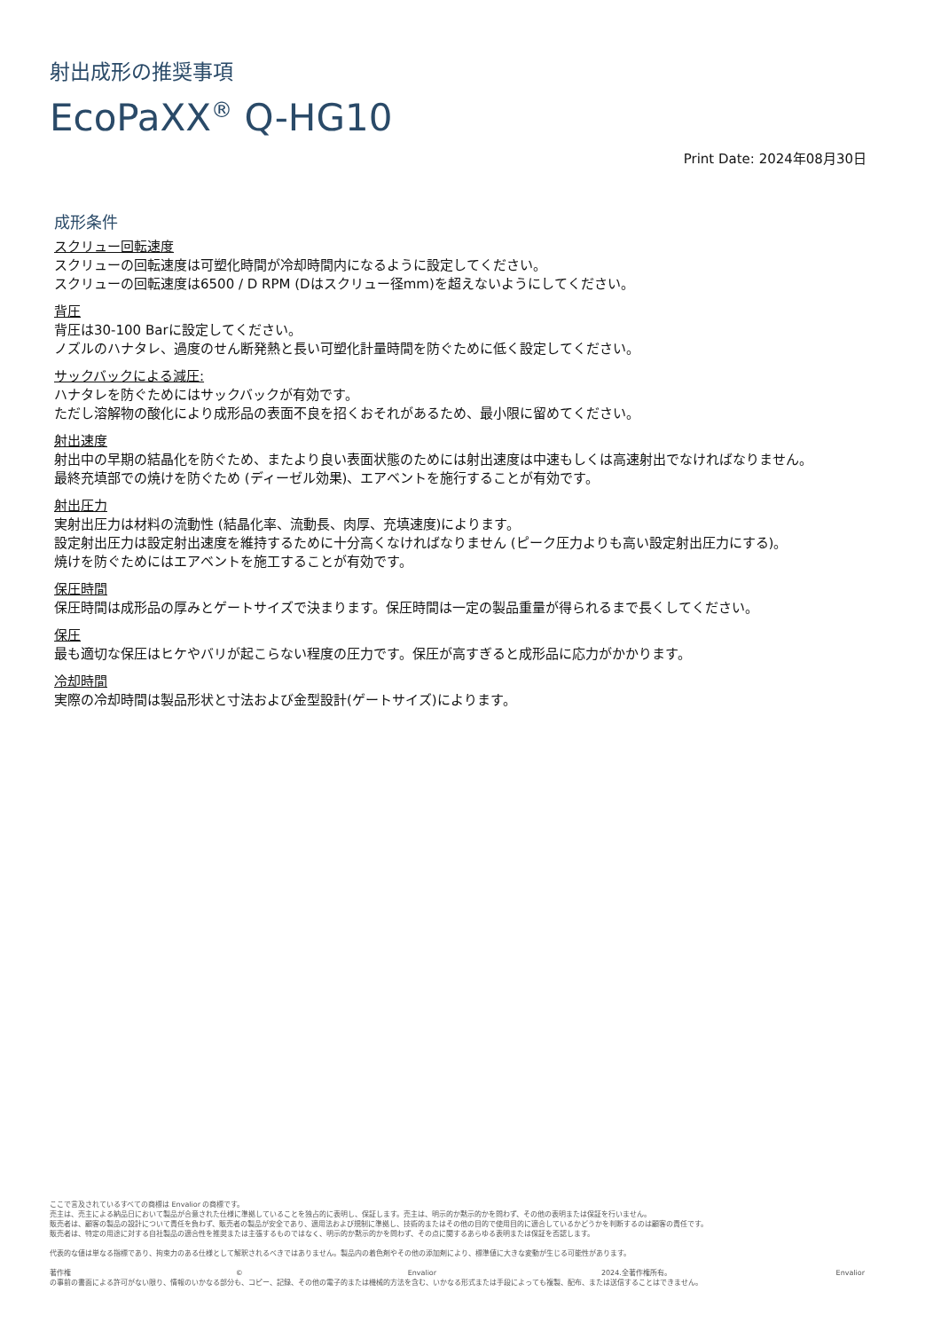射出成形の推奨事項
EcoPaXX<sup>®</sup> Q-HG10
Print Date: 2024年08月30日
成形条件
スクリュー回転速度
スクリューの回転速度は可塑化時間が冷却時間内になるように設定してください。
スクリューの回転速度は6500 / D RPM (Dはスクリュー径mm)を超えないようにしてください。
背圧
背圧は30-100 Barに設定してください。
ノズルのハナタレ、過度のせん断発熱と長い可塑化計量時間を防ぐために低く設定してください。
サックバックによる減圧:
ハナタレを防ぐためにはサックバックが有効です。
ただし溶解物の酸化により成形品の表面不良を招くおそれがあるため、最小限に留めてください。
射出速度
射出中の早期の結晶化を防ぐため、またより良い表面状態のためには射出速度は中速もしくは高速射出でなければなりません。
最終充填部での焼けを防ぐため (ディーゼル効果)、エアベントを施行することが有効です。
射出圧力
実射出圧力は材料の流動性 (結晶化率、流動長、肉厚、充填速度)によります。
設定射出圧力は設定射出速度を維持するために十分高くなければなりません (ピーク圧力よりも高い設定射出圧力にする)。
焼けを防ぐためにはエアベントを施工することが有効です。
保圧時間
保圧時間は成形品の厚みとゲートサイズで決まります。保圧時間は一定の製品重量が得られるまで長くしてください。
保圧
最も適切な保圧はヒケやバリが起こらない程度の圧力です。保圧が高すぎると成形品に応力がかかります。
冷却時間
実際の冷却時間は製品形状と寸法および金型設計(ゲートサイズ)によります。
ここで言及されているすべての商標は Envalior の商標です。
売主は、売主による納品日において製品が合意された仕様に準拠していることを独占的に表明し、保証します。売主は、明示的か黙示的かを問わず、その他の表明または保証を行いません。
販売者は、顧客の製品の設計について責任を負わず、販売者の製品が安全であり、適用法および規制に準拠し、技術的またはその他の目的で使用目的に適合しているかどうかを判断するのは顧客の責任です。
販売者は、特定の用途に対する自社製品の適合性を推奨または主張するものではなく、明示的か黙示的かを問わず、その点に関するあらゆる表明または保証を否認します。
代表的な値は単なる指標であり、拘束力のある仕様として解釈されるべきではありません。製品内の着色剤やその他の添加剤により、標準値に大きな変動が生じる可能性があります。
著作権 © Envalior 2024.全著作権所有。 Envalior
の事前の書面による許可がない限り、情報のいかなる部分も、コピー、記録、その他の電子的または機械的方法を含む、いかなる形式または手段によっても複製、配布、または送信することはできません。